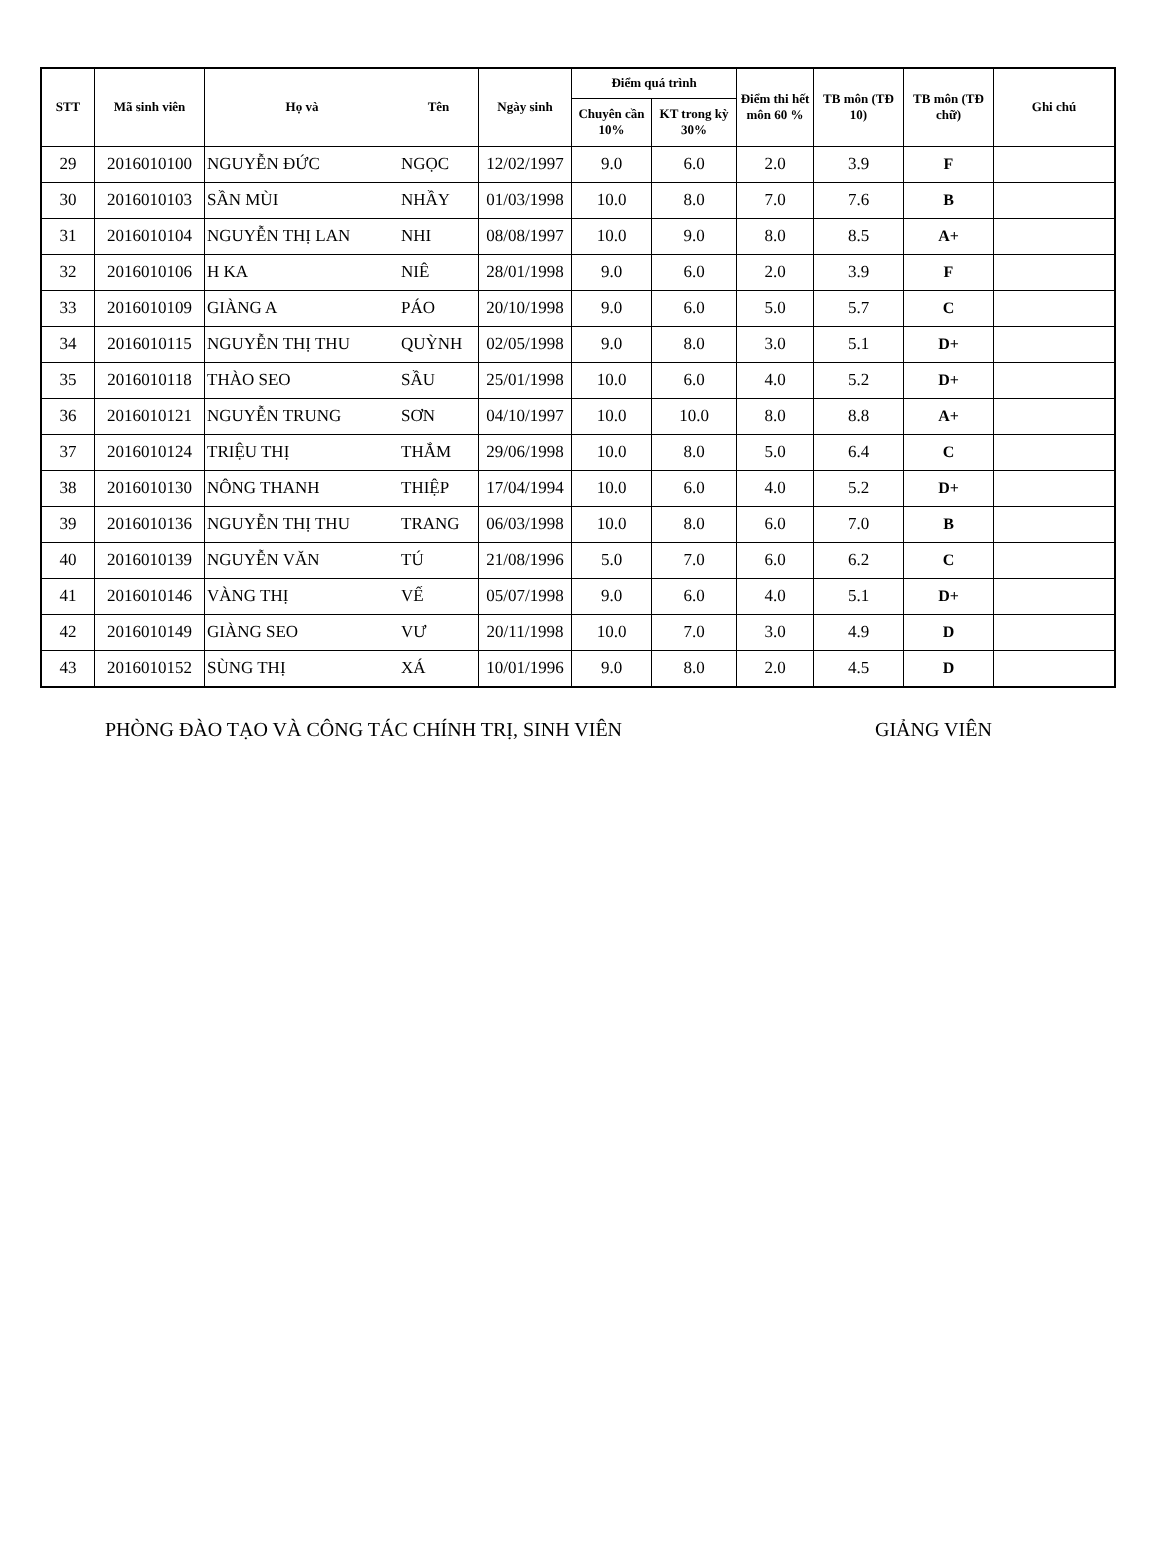| STT | Mã sinh viên | Họ và | Tên | Ngày sinh | Điểm quá trình | | Điểm thi hết môn 60 % | TB môn (TĐ 10) | TB môn (TĐ chữ) | Ghi chú |
| --- | --- | --- | --- | --- | --- | --- | --- | --- | --- | --- |
| | | | | | Chuyên cần 10% | KT trong kỳ 30% | | | | |
| 29 | 2016010100 | NGUYỄN ĐỨC | NGỌC | 12/02/1997 | 9.0 | 6.0 | 2.0 | 3.9 | F | |
| 30 | 2016010103 | SẦN MÙI | NHẦY | 01/03/1998 | 10.0 | 8.0 | 7.0 | 7.6 | B | |
| 31 | 2016010104 | NGUYỄN THỊ LAN | NHI | 08/08/1997 | 10.0 | 9.0 | 8.0 | 8.5 | A+ | |
| 32 | 2016010106 | H KA | NIÊ | 28/01/1998 | 9.0 | 6.0 | 2.0 | 3.9 | F | |
| 33 | 2016010109 | GIÀNG A | PÁO | 20/10/1998 | 9.0 | 6.0 | 5.0 | 5.7 | C | |
| 34 | 2016010115 | NGUYỄN THỊ THU | QUỲNH | 02/05/1998 | 9.0 | 8.0 | 3.0 | 5.1 | D+ | |
| 35 | 2016010118 | THÀO SEO | SẦU | 25/01/1998 | 10.0 | 6.0 | 4.0 | 5.2 | D+ | |
| 36 | 2016010121 | NGUYỄN TRUNG | SƠN | 04/10/1997 | 10.0 | 10.0 | 8.0 | 8.8 | A+ | |
| 37 | 2016010124 | TRIỆU THỊ | THẮM | 29/06/1998 | 10.0 | 8.0 | 5.0 | 6.4 | C | |
| 38 | 2016010130 | NÔNG THANH | THIỆP | 17/04/1994 | 10.0 | 6.0 | 4.0 | 5.2 | D+ | |
| 39 | 2016010136 | NGUYỄN THỊ THU | TRANG | 06/03/1998 | 10.0 | 8.0 | 6.0 | 7.0 | B | |
| 40 | 2016010139 | NGUYỄN VĂN | TÚ | 21/08/1996 | 5.0 | 7.0 | 6.0 | 6.2 | C | |
| 41 | 2016010146 | VÀNG THỊ | VẾ | 05/07/1998 | 9.0 | 6.0 | 4.0 | 5.1 | D+ | |
| 42 | 2016010149 | GIÀNG SEO | VƯ | 20/11/1998 | 10.0 | 7.0 | 3.0 | 4.9 | D | |
| 43 | 2016010152 | SÙNG THỊ | XÁ | 10/01/1996 | 9.0 | 8.0 | 2.0 | 4.5 | D | |
PHÒNG ĐÀO TẠO VÀ CÔNG TÁC CHÍNH TRỊ, SINH VIÊN GIẢNG VIÊN